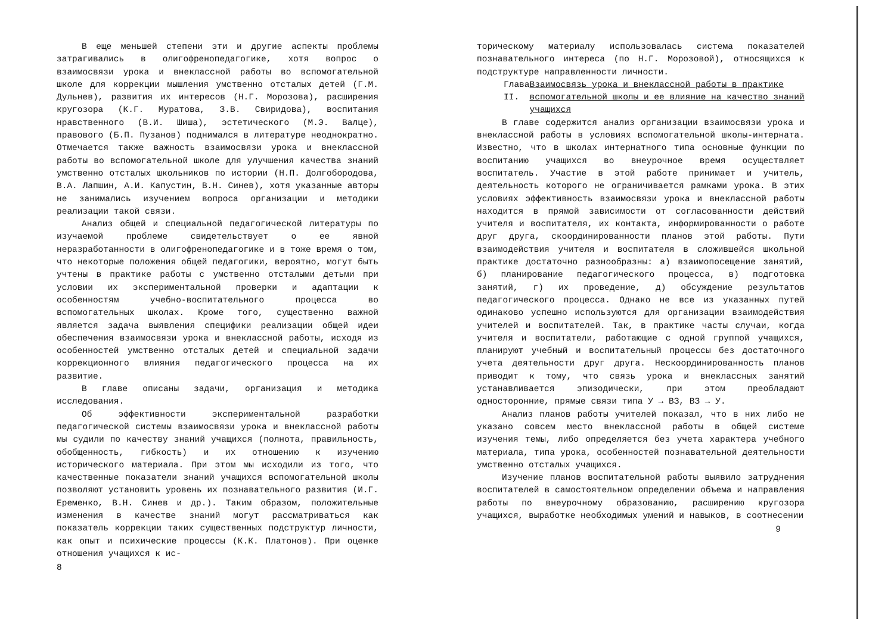В еще меньшей степени эти и другие аспекты проблемы затрагивались в олигофренопедагогике, хотя вопрос о взаимосвязи урока и внеклассной работы во вспомогательной школе для коррекции мышления умственно отсталых детей (Г.М. Дульнев), развития их интересов (Н.Г. Морозова), расширения кругозора (К.Г. Муратова, З.В. Свиридова), воспитания нравственного (В.И. Шиша), эстетического (М.Э. Валце), правового (Б.П. Пузанов) поднимался в литературе неоднократно. Отмечается также важность взаимосвязи урока и внеклассной работы во вспомогательной школе для улучшения качества знаний умственно отсталых школьников по истории (Н.П. Долгобородова, В.А. Лапшин, А.И. Капустин, В.Н. Синев), хотя указанные авторы не занимались изучением вопроса организации и методики реализации такой связи.
Анализ общей и специальной педагогической литературы по изучаемой проблеме свидетельствует о ее явной неразработанности в олигофренопедагогике и в тоже время о том, что некоторые положения общей педагогики, вероятно, могут быть учтены в практике работы с умственно отсталыми детьми при условии их экспериментальной проверки и адаптации к особенностям учебно-воспитательного процесса во вспомогательных школах. Кроме того, существенно важной является задача выявления специфики реализации общей идеи обеспечения взаимосвязи урока и внеклассной работы, исходя из особенностей умственно отсталых детей и специальной задачи коррекционного влияния педагогического процесса на их развитие.
В главе описаны задачи, организация и методика исследования.
Об эффективности экспериментальной разработки педагогической системы взаимосвязи урока и внеклассной работы мы судили по качеству знаний учащихся (полнота, правильность, обобщенность, гибкость) и их отношению к изучению исторического материала. При этом мы исходили из того, что качественные показатели знаний учащихся вспомогательной школы позволяют установить уровень их познавательного развития (И.Г. Еременко, В.Н. Синев и др.). Таким образом, положительные изменения в качестве знаний могут рассматриваться как показатель коррекции таких существенных подструктур личности, как опыт и психические процессы (К.К. Платонов). При оценке отношения учащихся к ис-
8
торическому материалу использовалась система показателей познавательного интереса (по Н.Г. Морозовой), относящихся к подструктуре направленности личности.
Глава II. Взаимосвязь урока и внеклассной работы в практике вспомогательной школы и ее влияние на качество знаний учащихся
В главе содержится анализ организации взаимосвязи урока и внеклассной работы в условиях вспомогательной школы-интерната. Известно, что в школах интернатного типа основные функции по воспитанию учащихся во внеурочное время осуществляет воспитатель. Участие в этой работе принимает и учитель, деятельность которого не ограничивается рамками урока. В этих условиях эффективность взаимосвязи урока и внеклассной работы находится в прямой зависимости от согласованности действий учителя и воспитателя, их контакта, информированности о работе друг друга, скоординированности планов этой работы. Пути взаимодействия учителя и воспитателя в сложившейся школьной практике достаточно разнообразны: а) взаимопосещение занятий, б) планирование педагогического процесса, в) подготовка занятий, г) их проведение, д) обсуждение результатов педагогического процесса. Однако не все из указанных путей одинаково успешно используются для организации взаимодействия учителей и воспитателей. Так, в практике часты случаи, когда учителя и воспитатели, работающие с одной группой учащихся, планируют учебный и воспитательный процессы без достаточного учета деятельности друг друга. Нескоординированность планов приводит к тому, что связь урока и внеклассных занятий устанавливается эпизодически, при этом преобладают односторонние, прямые связи типа У → ВЗ, ВЗ → У.
Анализ планов работы учителей показал, что в них либо не указано совсем место внеклассной работы в общей системе изучения темы, либо определяется без учета характера учебного материала, типа урока, особенностей познавательной деятельности умственно отсталых учащихся.
Изучение планов воспитательной работы выявило затруднения воспитателей в самостоятельном определении объема и направления работы по внеурочному образованию, расширению кругозора учащихся, выработке необходимых умений и навыков, в соотнесении
9